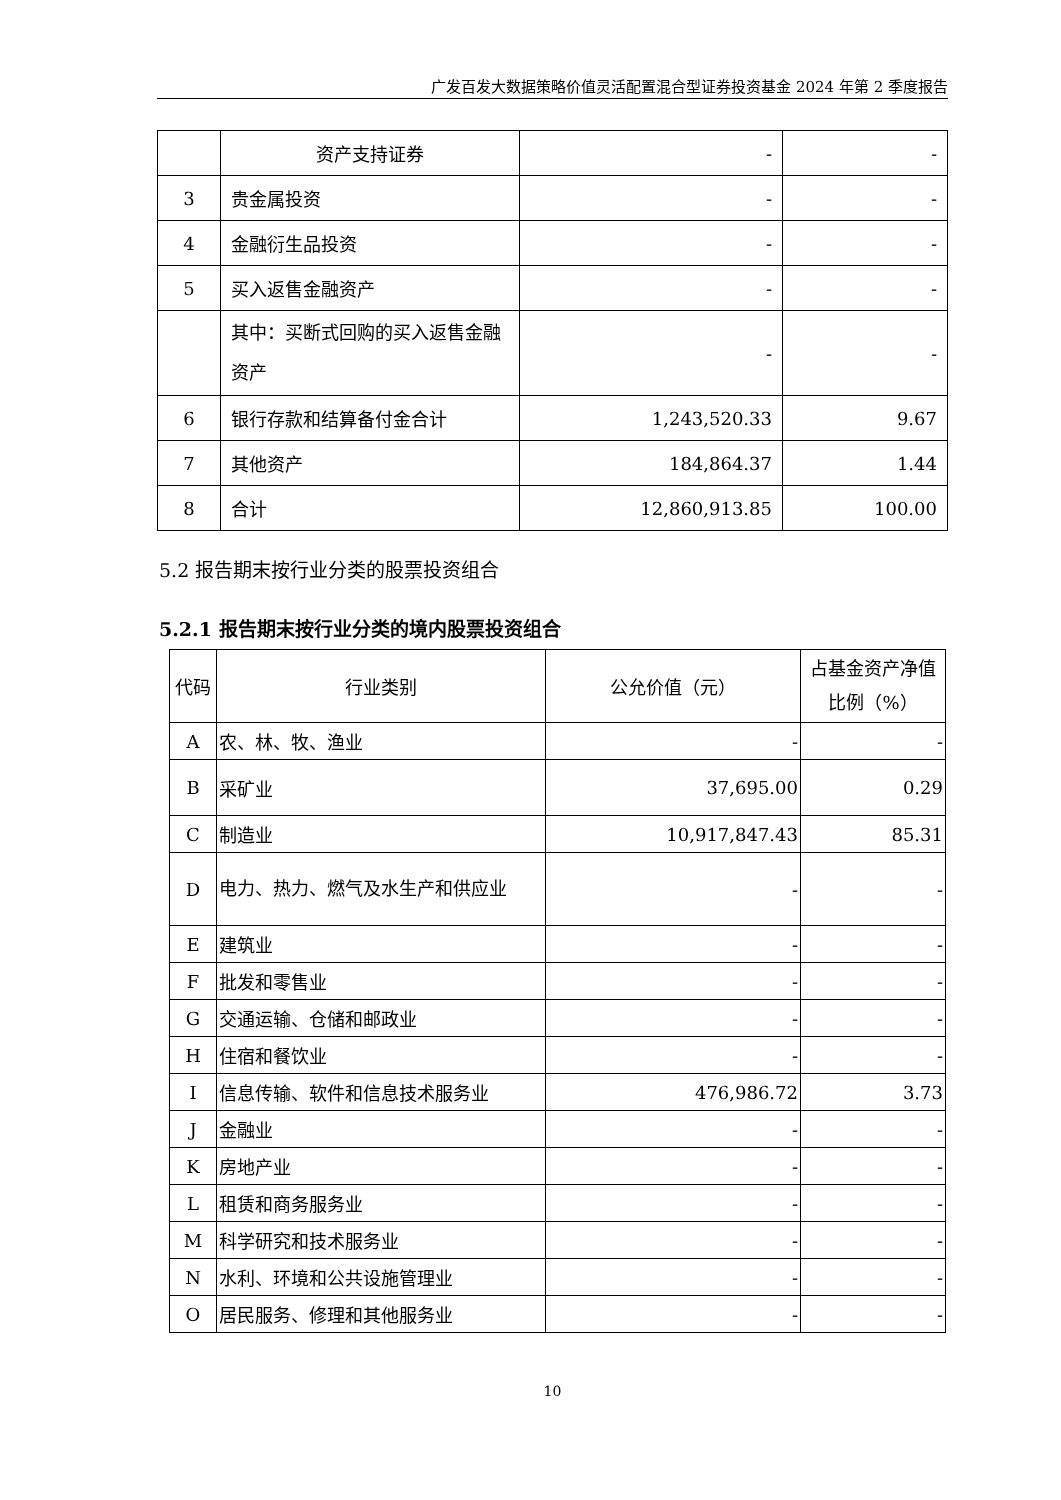广发百发大数据策略价值灵活配置混合型证券投资基金 2024 年第 2 季度报告
| | 资产支持证券 | - | - |
| 3 | 贵金属投资 | - | - |
| 4 | 金融衍生品投资 | - | - |
| 5 | 买入返售金融资产 | - | - |
| | 其中：买断式回购的买入返售金融资产 | - | - |
| 6 | 银行存款和结算备付金合计 | 1,243,520.33 | 9.67 |
| 7 | 其他资产 | 184,864.37 | 1.44 |
| 8 | 合计 | 12,860,913.85 | 100.00 |
5.2 报告期末按行业分类的股票投资组合
5.2.1 报告期末按行业分类的境内股票投资组合
| 代码 | 行业类别 | 公允价值（元） | 占基金资产净值比例（%） |
| --- | --- | --- | --- |
| A | 农、林、牧、渔业 | - | - |
| B | 采矿业 | 37,695.00 | 0.29 |
| C | 制造业 | 10,917,847.43 | 85.31 |
| D | 电力、热力、燃气及水生产和供应业 | - | - |
| E | 建筑业 | - | - |
| F | 批发和零售业 | - | - |
| G | 交通运输、仓储和邮政业 | - | - |
| H | 住宿和餐饮业 | - | - |
| I | 信息传输、软件和信息技术服务业 | 476,986.72 | 3.73 |
| J | 金融业 | - | - |
| K | 房地产业 | - | - |
| L | 租赁和商务服务业 | - | - |
| M | 科学研究和技术服务业 | - | - |
| N | 水利、环境和公共设施管理业 | - | - |
| O | 居民服务、修理和其他服务业 | - | - |
10